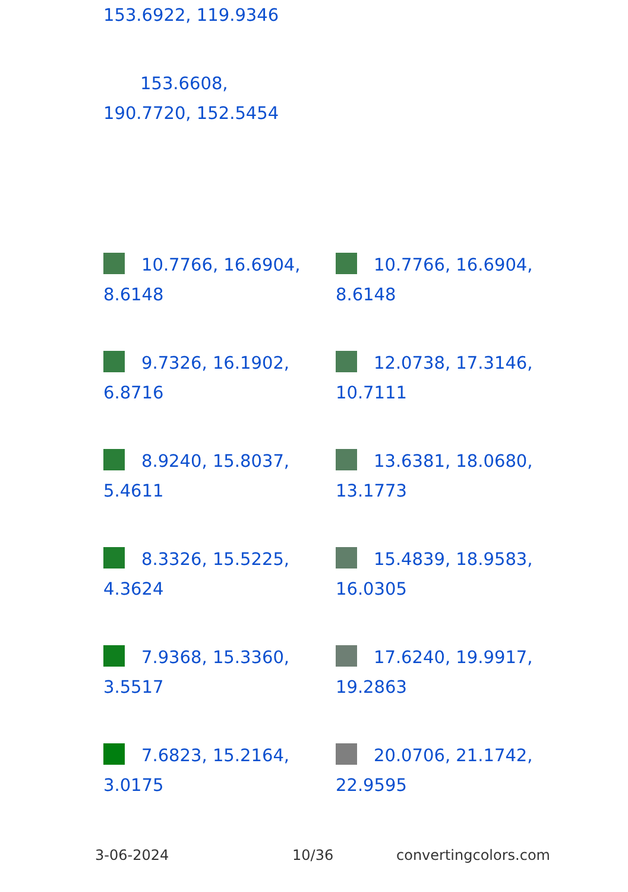153.6922, 119.9346
153.6608,
190.7720, 152.5454
10.7766, 16.6904, 8.6148
10.7766, 16.6904, 8.6148
9.7326, 16.1902, 6.8716
12.0738, 17.3146, 10.7111
8.9240, 15.8037, 5.4611
13.6381, 18.0680, 13.1773
8.3326, 15.5225, 4.3624
15.4839, 18.9583, 16.0305
7.9368, 15.3360, 3.5517
17.6240, 19.9917, 19.2863
7.6823, 15.2164, 3.0175
20.0706, 21.1742, 22.9595
3-06-2024 10/36 convertingcolors.com